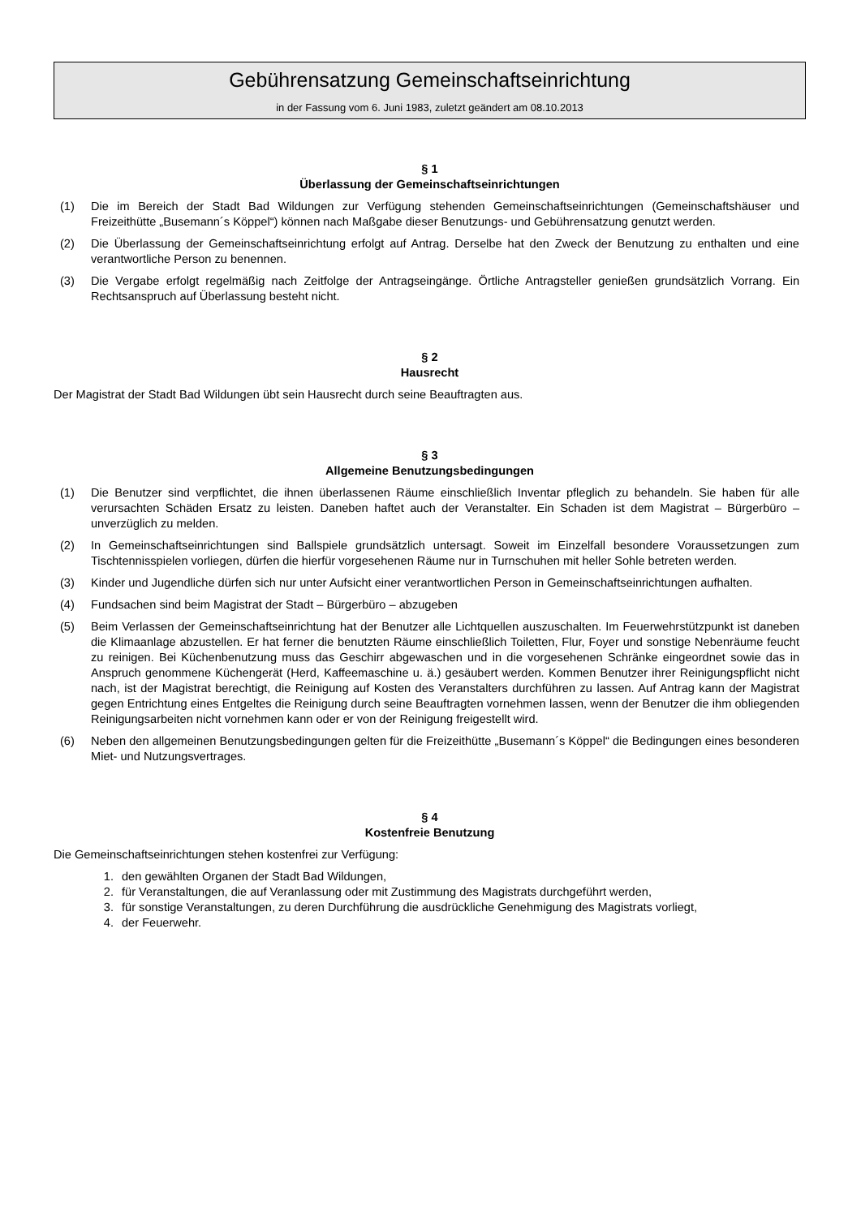Gebührensatzung Gemeinschaftseinrichtung
in der Fassung vom 6. Juni 1983, zuletzt geändert am 08.10.2013
§ 1
Überlassung der Gemeinschaftseinrichtungen
(1) Die im Bereich der Stadt Bad Wildungen zur Verfügung stehenden Gemeinschaftseinrichtungen (Gemeinschaftshäuser und Freizeithütte „Busemann´s Köppel“) können nach Maßgabe dieser Benutzungs- und Gebührensatzung genutzt werden.
(2) Die Überlassung der Gemeinschaftseinrichtung erfolgt auf Antrag. Derselbe hat den Zweck der Benutzung zu enthalten und eine verantwortliche Person zu benennen.
(3) Die Vergabe erfolgt regelmäßig nach Zeitfolge der Antragseingänge. Örtliche Antragsteller genießen grundsätzlich Vorrang. Ein Rechtsanspruch auf Überlassung besteht nicht.
§ 2
Hausrecht
Der Magistrat der Stadt Bad Wildungen übt sein Hausrecht durch seine Beauftragten aus.
§ 3
Allgemeine Benutzungsbedingungen
(1) Die Benutzer sind verpflichtet, die ihnen überlassenen Räume einschließlich Inventar pfleglich zu behandeln. Sie haben für alle verursachten Schäden Ersatz zu leisten. Daneben haftet auch der Veranstalter. Ein Schaden ist dem Magistrat – Bürgerbüro – unverzüglich zu melden.
(2) In Gemeinschaftseinrichtungen sind Ballspiele grundsätzlich untersagt. Soweit im Einzelfall besondere Voraussetzungen zum Tischtennisspielen vorliegen, dürfen die hierfür vorgesehenen Räume nur in Turnschuhen mit heller Sohle betreten werden.
(3) Kinder und Jugendliche dürfen sich nur unter Aufsicht einer verantwortlichen Person in Gemeinschaftseinrichtungen aufhalten.
(4) Fundsachen sind beim Magistrat der Stadt – Bürgerbüro – abzugeben
(5) Beim Verlassen der Gemeinschaftseinrichtung hat der Benutzer alle Lichtquellen auszuschalten. Im Feuerwehrstützpunkt ist daneben die Klimaanlage abzustellen. Er hat ferner die benutzten Räume einschließlich Toiletten, Flur, Foyer und sonstige Nebenräume feucht zu reinigen. Bei Küchenbenutzung muss das Geschirr abgewaschen und in die vorgesehenen Schränke eingeordnet sowie das in Anspruch genommene Küchengerät (Herd, Kaffeemaschine u. ä.) gesäubert werden. Kommen Benutzer ihrer Reinigungspflicht nicht nach, ist der Magistrat berechtigt, die Reinigung auf Kosten des Veranstalters durchführen zu lassen. Auf Antrag kann der Magistrat gegen Entrichtung eines Entgeltes die Reinigung durch seine Beauftragten vornehmen lassen, wenn der Benutzer die ihm obliegenden Reinigungsarbeiten nicht vornehmen kann oder er von der Reinigung freigestellt wird.
(6) Neben den allgemeinen Benutzungsbedingungen gelten für die Freizeithütte „Busemann´s Köppel“ die Bedingungen eines besonderen Miet- und Nutzungsvertrages.
§ 4
Kostenfreie Benutzung
Die Gemeinschaftseinrichtungen stehen kostenfrei zur Verfügung:
1. den gewählten Organen der Stadt Bad Wildungen,
2. für Veranstaltungen, die auf Veranlassung oder mit Zustimmung des Magistrats durchgeführt werden,
3. für sonstige Veranstaltungen, zu deren Durchführung die ausdrückliche Genehmigung des Magistrats vorliegt,
4. der Feuerwehr.